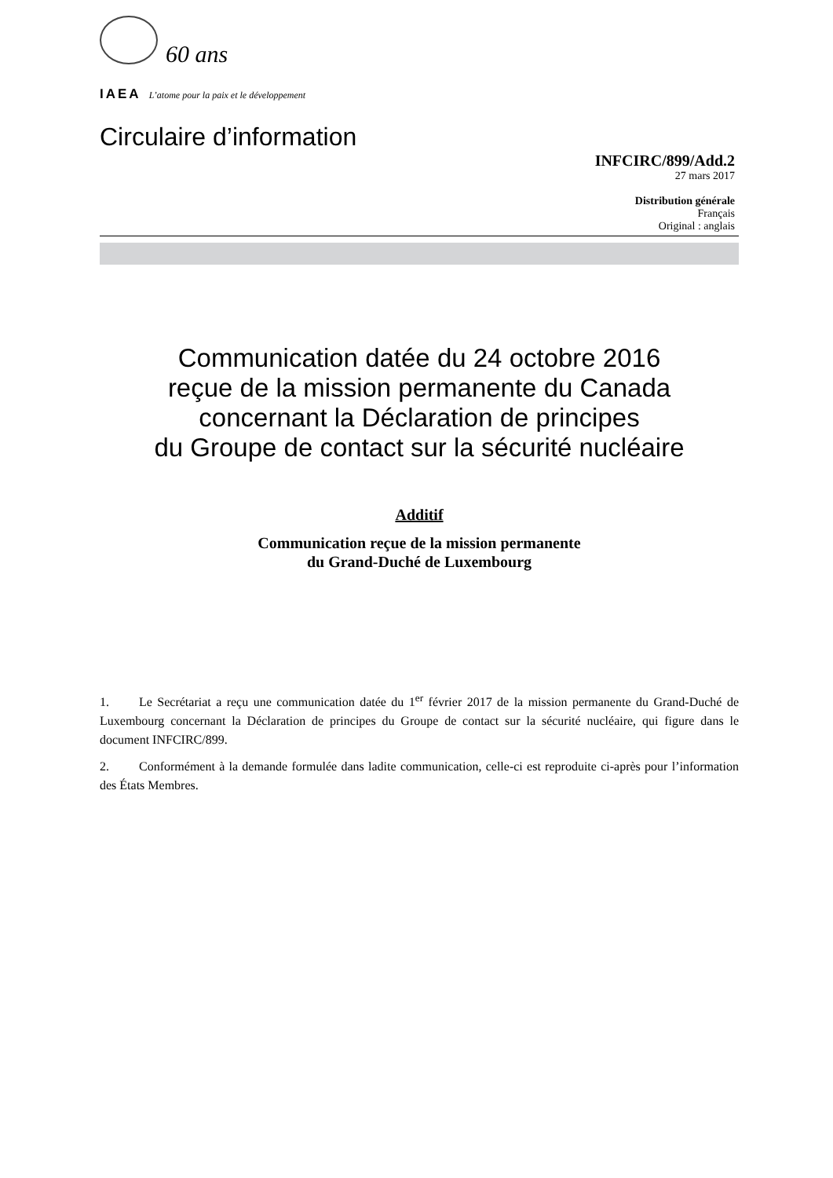60 ans
IAEA L’atome pour la paix et le développement
Circulaire d’information
INFCIRC/899/Add.2
27 mars 2017
Distribution générale
Français
Original : anglais
Communication datée du 24 octobre 2016
reçue de la mission permanente du Canada
concernant la Déclaration de principes
du Groupe de contact sur la sécurité nucléaire
Additif
Communication reçue de la mission permanente
du Grand-Duché de Luxembourg
1. Le Secrétariat a reçu une communication datée du 1<sup>er</sup> février 2017 de la mission permanente du Grand-Duché de Luxembourg concernant la Déclaration de principes du Groupe de contact sur la sécurité nucléaire, qui figure dans le document INFCIRC/899.
2. Conformément à la demande formulée dans ladite communication, celle-ci est reproduite ci-après pour l’information des États Membres.